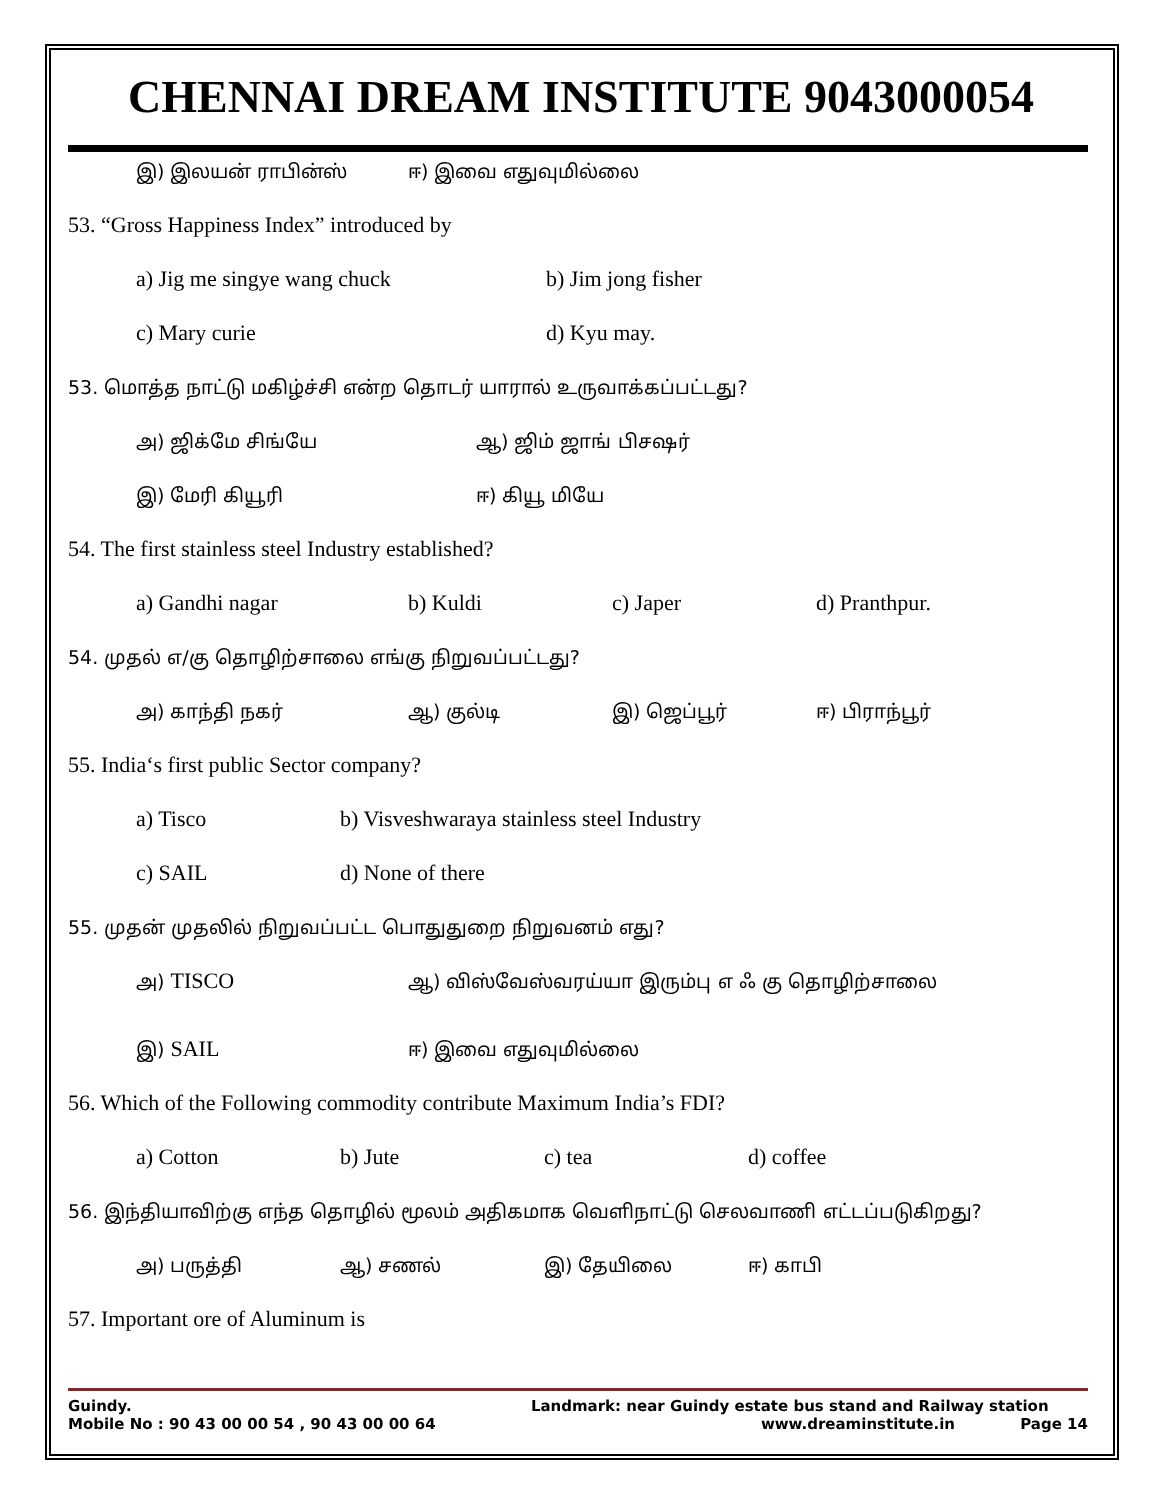CHENNAI DREAM INSTITUTE 9043000054
இ) இலயன் ராபின்ஸ் ஈ) இவை எதுவுமில்லை
53. “Gross Happiness Index” introduced by
a) Jig me singye wang chuck b) Jim jong fisher
c) Mary curie d) Kyu may.
53. மொத்த நாட்டு மகிழ்ச்சி என்ற தொடர் யாரால் உருவாக்கப்பட்டது?
அ) ஜிக்மே சிங்யே ஆ) ஜிம் ஜாங் பிசஷர்
இ) மேரி கியூரி ஈ) கியூ மியே
54. The first stainless steel Industry established?
a) Gandhi nagar b) Kuldi c) Japer d) Pranthpur.
54. முதல் எ/கு தொழிற்சாலை எங்கு நிறுவப்பட்டது?
அ) காந்தி நகர் ஆ) குல்டி இ) ஜெப்பூர் ஈ) பிராந்பூர்
55. India‘s first public Sector company?
a) Tisco b) Visveshwaraya stainless steel Industry
c) SAIL d) None of there
55. முதன் முதலில் நிறுவப்பட்ட பொதுதுறை நிறுவனம் எது?
அ) TISCO ஆ) விஸ்வேஸ்வரய்யா இரும்பு எ ஃ கு தொழிற்சாலை
இ) SAIL ஈ) இவை எதுவுமில்லை
56. Which of the Following commodity contribute Maximum India’s FDI?
a) Cotton b) Jute c) tea d) coffee
56. இந்தியாவிற்கு எந்த தொழில் மூலம் அதிகமாக வெளிநாட்டு செலவாணி எட்டப்படுகிறது?
அ) பருத்தி ஆ) சணல் இ) தேயிலை ஈ) காபி
57. Important ore of Aluminum is
Guindy.
Mobile No : 90 43 00 00 54 , 90 43 00 00 64
Landmark: near Guindy estate bus stand and Railway station
www.dreaminstitute.in Page 14